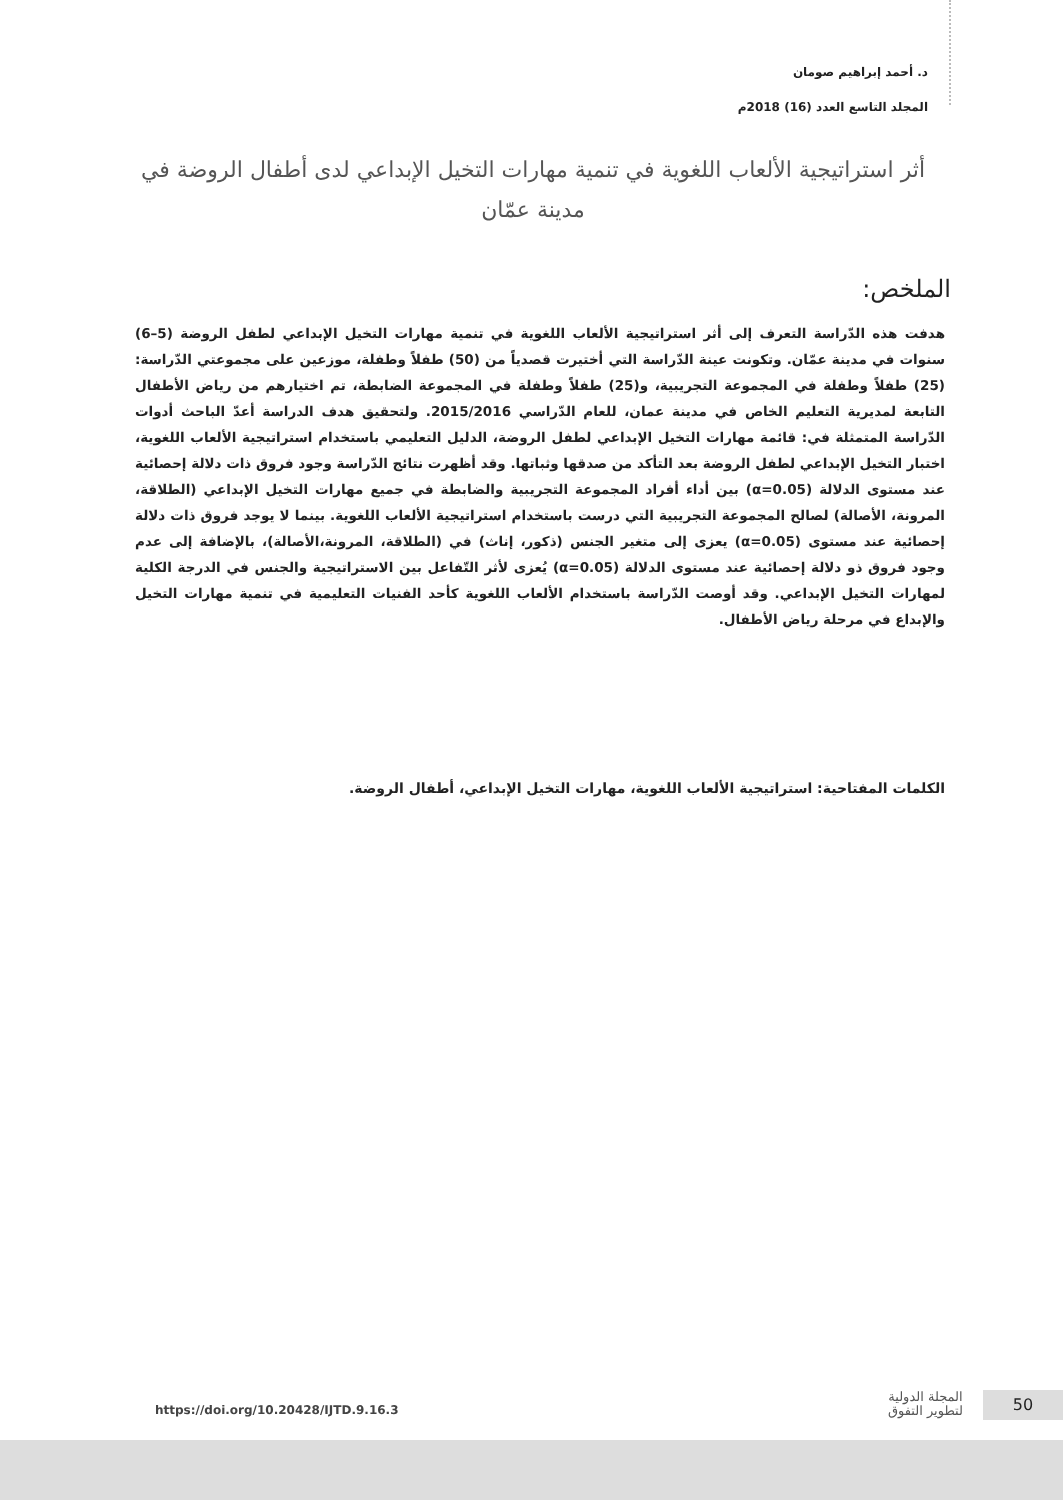د. أحمد إبراهيم صومان
المجلد التاسع العدد (16) 2018م
أثر استراتيجية الألعاب اللغوية في تنمية مهارات التخيل الإبداعي لدى أطفال الروضة في مدينة عمّان
الملخص:
هدفت هذه الدّراسة التعرف إلى أثر استراتيجية الألعاب اللغوية في تنمية مهارات التخيل الإبداعي لطفل الروضة (5–6) سنوات في مدينة عمّان. وتكونت عينة الدّراسة التي أختيرت قصدياً من (50) طفلاً وطفلة، موزعين على مجموعتي الدّراسة: (25) طفلاً وطفلة في المجموعة التجريبية، و(25) طفلاً وطفلة في المجموعة الضابطة، تم اختيارهم من رياض الأطفال التابعة لمديرية التعليم الخاص في مدينة عمان، للعام الدّراسي 2015/2016. ولتحقيق هدف الدراسة أعدّ الباحث أدوات الدّراسة المتمثلة في: قائمة مهارات التخيل الإبداعي لطفل الروضة، الدليل التعليمي باستخدام استراتيجية الألعاب اللغوية، اختبار التخيل الإبداعي لطفل الروضة بعد التأكد من صدقها وثباتها. وقد أظهرت نتائج الدّراسة وجود فروق ذات دلالة إحصائية عند مستوى الدلالة (α=0.05) بين أداء أفراد المجموعة التجريبية والضابطة في جميع مهارات التخيل الإبداعي (الطلاقة، المرونة، الأصالة) لصالح المجموعة التجريبية التي درست باستخدام استراتيجية الألعاب اللغوية. بينما لا يوجد فروق ذات دلالة إحصائية عند مستوى (α=0.05) يعزى إلى متغير الجنس (ذكور، إناث) في (الطلاقة، المرونة،الأصالة)، بالإضافة إلى عدم وجود فروق ذو دلالة إحصائية عند مستوى الدلالة (α=0.05) يُعزى لأثر التّفاعل بين الاستراتيجية والجنس في الدرجة الكلية لمهارات التخيل الإبداعي. وقد أوصت الدّراسة باستخدام الألعاب اللغوية كأحد الفنيات التعليمية في تنمية مهارات التخيل والإبداع في مرحلة رياض الأطفال.
الكلمات المفتاحية: استراتيجية الألعاب اللغوية، مهارات التخيل الإبداعي، أطفال الروضة.
50
المجلة الدولية
لتطوير التفوق
https://doi.org/10.20428/IJTD.9.16.3